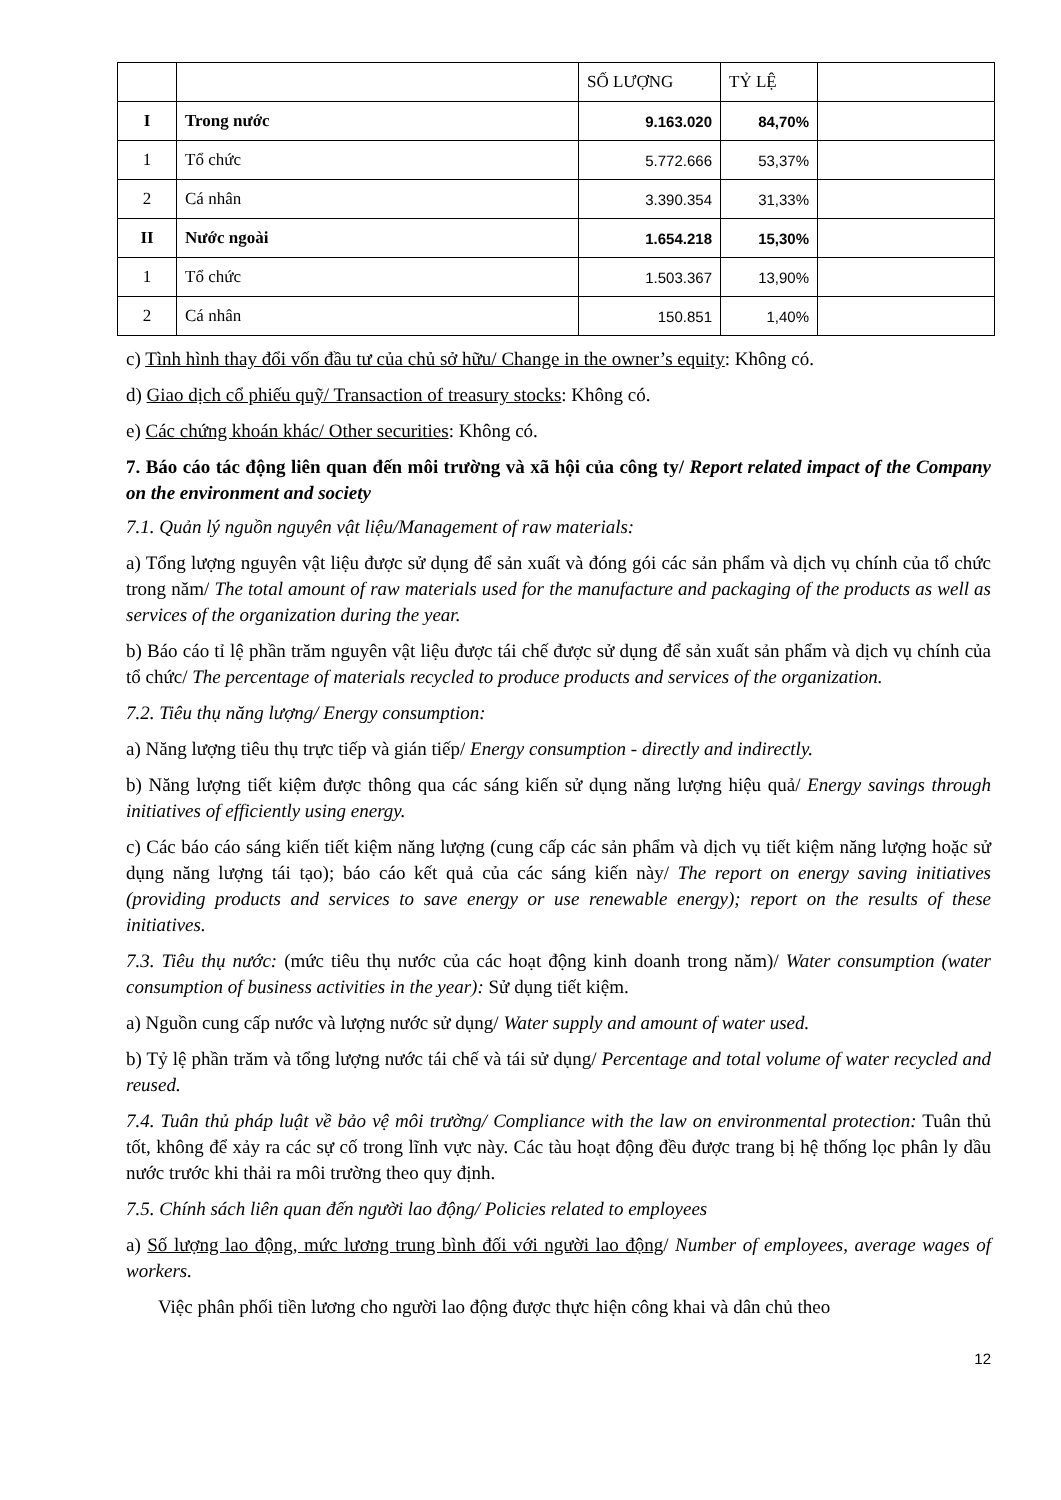| | | SỐ LƯỢNG | TỶ LỆ | |
| I | Trong nước | 9.163.020 | 84,70% | |
| 1 | Tổ chức | 5.772.666 | 53,37% | |
| 2 | Cá nhân | 3.390.354 | 31,33% | |
| II | Nước ngoài | 1.654.218 | 15,30% | |
| 1 | Tổ chức | 1.503.367 | 13,90% | |
| 2 | Cá nhân | 150.851 | 1,40% | |
c) Tình hình thay đổi vốn đầu tư của chủ sở hữu/ Change in the owner’s equity: Không có.
d) Giao dịch cổ phiếu quỹ/ Transaction of treasury stocks: Không có.
e) Các chứng khoán khác/ Other securities: Không có.
7. Báo cáo tác động liên quan đến môi trường và xã hội của công ty/ Report related impact of the Company on the environment and society
7.1. Quản lý nguồn nguyên vật liệu/Management of raw materials:
a) Tổng lượng nguyên vật liệu được sử dụng để sản xuất và đóng gói các sản phẩm và dịch vụ chính của tổ chức trong năm/ The total amount of raw materials used for the manufacture and packaging of the products as well as services of the organization during the year.
b) Báo cáo tỉ lệ phần trăm nguyên vật liệu được tái chế được sử dụng để sản xuất sản phẩm và dịch vụ chính của tổ chức/ The percentage of materials recycled to produce products and services of the organization.
7.2. Tiêu thụ năng lượng/ Energy consumption:
a) Năng lượng tiêu thụ trực tiếp và gián tiếp/ Energy consumption - directly and indirectly.
b) Năng lượng tiết kiệm được thông qua các sáng kiến sử dụng năng lượng hiệu quả/ Energy savings through initiatives of efficiently using energy.
c) Các báo cáo sáng kiến tiết kiệm năng lượng (cung cấp các sản phẩm và dịch vụ tiết kiệm năng lượng hoặc sử dụng năng lượng tái tạo); báo cáo kết quả của các sáng kiến này/ The report on energy saving initiatives (providing products and services to save energy or use renewable energy); report on the results of these initiatives.
7.3. Tiêu thụ nước: (mức tiêu thụ nước của các hoạt động kinh doanh trong năm)/ Water consumption (water consumption of business activities in the year): Sử dụng tiết kiệm.
a) Nguồn cung cấp nước và lượng nước sử dụng/ Water supply and amount of water used.
b) Tỷ lệ phần trăm và tổng lượng nước tái chế và tái sử dụng/ Percentage and total volume of water recycled and reused.
7.4. Tuân thủ pháp luật về bảo vệ môi trường/ Compliance with the law on environmental protection: Tuân thủ tốt, không để xảy ra các sự cố trong lĩnh vực này. Các tàu hoạt động đều được trang bị hệ thống lọc phân ly dầu nước trước khi thải ra môi trường theo quy định.
7.5. Chính sách liên quan đến người lao động/ Policies related to employees
a) Số lượng lao động, mức lương trung bình đối với người lao động/ Number of employees, average wages of workers.
Việc phân phối tiền lương cho người lao động được thực hiện công khai và dân chủ theo
12